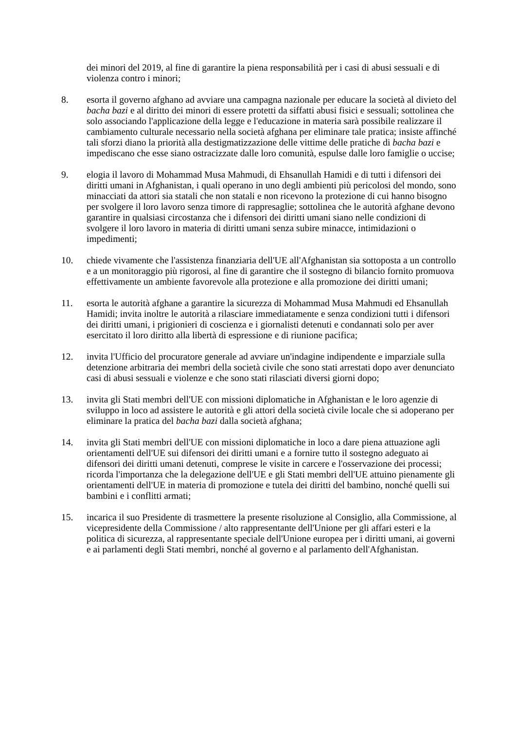dei minori del 2019, al fine di garantire la piena responsabilità per i casi di abusi sessuali e di violenza contro i minori;
8. esorta il governo afghano ad avviare una campagna nazionale per educare la società al divieto del bacha bazi e al diritto dei minori di essere protetti da siffatti abusi fisici e sessuali; sottolinea che solo associando l'applicazione della legge e l'educazione in materia sarà possibile realizzare il cambiamento culturale necessario nella società afghana per eliminare tale pratica; insiste affinché tali sforzi diano la priorità alla destigmatizzazione delle vittime delle pratiche di bacha bazi e impediscano che esse siano ostracizzate dalle loro comunità, espulse dalle loro famiglie o uccise;
9. elogia il lavoro di Mohammad Musa Mahmudi, di Ehsanullah Hamidi e di tutti i difensori dei diritti umani in Afghanistan, i quali operano in uno degli ambienti più pericolosi del mondo, sono minacciati da attori sia statali che non statali e non ricevono la protezione di cui hanno bisogno per svolgere il loro lavoro senza timore di rappresaglie; sottolinea che le autorità afghane devono garantire in qualsiasi circostanza che i difensori dei diritti umani siano nelle condizioni di svolgere il loro lavoro in materia di diritti umani senza subire minacce, intimidazioni o impedimenti;
10. chiede vivamente che l'assistenza finanziaria dell'UE all'Afghanistan sia sottoposta a un controllo e a un monitoraggio più rigorosi, al fine di garantire che il sostegno di bilancio fornito promuova effettivamente un ambiente favorevole alla protezione e alla promozione dei diritti umani;
11. esorta le autorità afghane a garantire la sicurezza di Mohammad Musa Mahmudi ed Ehsanullah Hamidi; invita inoltre le autorità a rilasciare immediatamente e senza condizioni tutti i difensori dei diritti umani, i prigionieri di coscienza e i giornalisti detenuti e condannati solo per aver esercitato il loro diritto alla libertà di espressione e di riunione pacifica;
12. invita l'Ufficio del procuratore generale ad avviare un'indagine indipendente e imparziale sulla detenzione arbitraria dei membri della società civile che sono stati arrestati dopo aver denunciato casi di abusi sessuali e violenze e che sono stati rilasciati diversi giorni dopo;
13. invita gli Stati membri dell'UE con missioni diplomatiche in Afghanistan e le loro agenzie di sviluppo in loco ad assistere le autorità e gli attori della società civile locale che si adoperano per eliminare la pratica del bacha bazi dalla società afghana;
14. invita gli Stati membri dell'UE con missioni diplomatiche in loco a dare piena attuazione agli orientamenti dell'UE sui difensori dei diritti umani e a fornire tutto il sostegno adeguato ai difensori dei diritti umani detenuti, comprese le visite in carcere e l'osservazione dei processi; ricorda l'importanza che la delegazione dell'UE e gli Stati membri dell'UE attuino pienamente gli orientamenti dell'UE in materia di promozione e tutela dei diritti del bambino, nonché quelli sui bambini e i conflitti armati;
15. incarica il suo Presidente di trasmettere la presente risoluzione al Consiglio, alla Commissione, al vicepresidente della Commissione / alto rappresentante dell'Unione per gli affari esteri e la politica di sicurezza, al rappresentante speciale dell'Unione europea per i diritti umani, ai governi e ai parlamenti degli Stati membri, nonché al governo e al parlamento dell'Afghanistan.